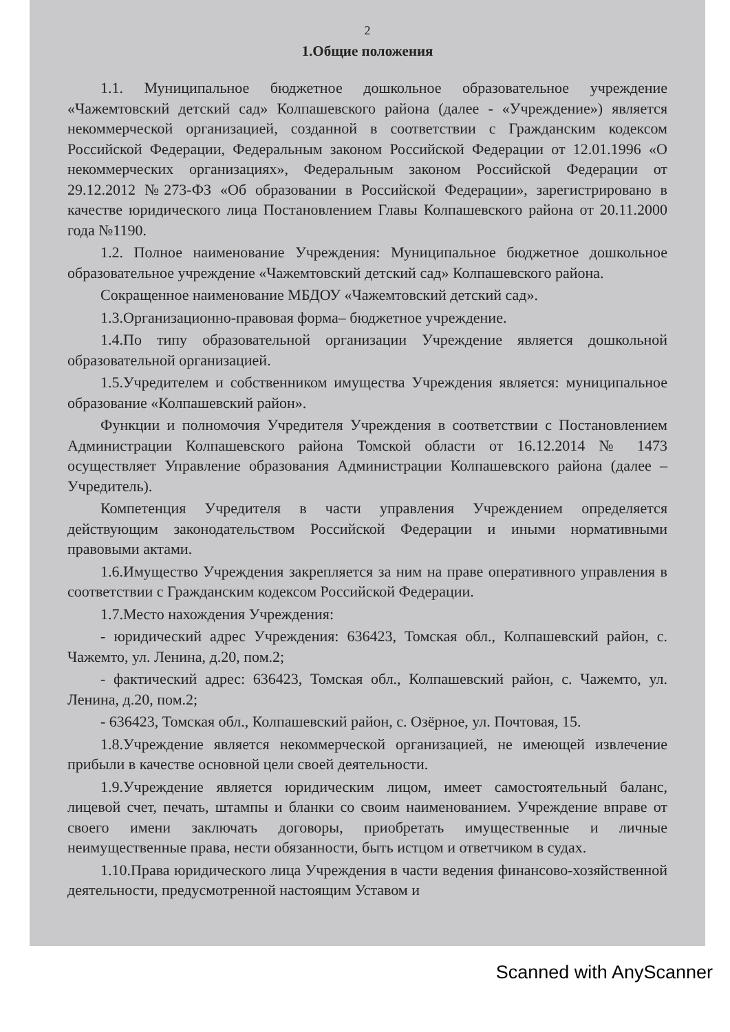2
1.Общие положения
1.1. Муниципальное бюджетное дошкольное образовательное учреждение «Чажемтовский детский сад» Колпашевского района (далее - «Учреждение») является некоммерческой организацией, созданной в соответствии с Гражданским кодексом Российской Федерации, Федеральным законом Российской Федерации от 12.01.1996 «О некоммерческих организациях», Федеральным законом Российской Федерации от 29.12.2012 №273-ФЗ «Об образовании в Российской Федерации», зарегистрировано в качестве юридического лица Постановлением Главы Колпашевского района от 20.11.2000 года №1190.
1.2. Полное наименование Учреждения: Муниципальное бюджетное дошкольное образовательное учреждение «Чажемтовский детский сад» Колпашевского района.
Сокращенное наименование МБДОУ «Чажемтовский детский сад».
1.3.Организационно-правовая форма– бюджетное учреждение.
1.4.По типу образовательной организации Учреждение является дошкольной образовательной организацией.
1.5.Учредителем и собственником имущества Учреждения является: муниципальное образование «Колпашевский район».
Функции и полномочия Учредителя Учреждения в соответствии с Постановлением Администрации Колпашевского района Томской области от 16.12.2014 № 1473 осуществляет Управление образования Администрации Колпашевского района (далее – Учредитель).
Компетенция Учредителя в части управления Учреждением определяется действующим законодательством Российской Федерации и иными нормативными правовыми актами.
1.6.Имущество Учреждения закрепляется за ним на праве оперативного управления в соответствии с Гражданским кодексом Российской Федерации.
1.7.Место нахождения Учреждения:
- юридический адрес Учреждения: 636423, Томская обл., Колпашевский район, с. Чажемто, ул. Ленина, д.20, пом.2;
- фактический адрес: 636423, Томская обл., Колпашевский район, с. Чажемто, ул. Ленина, д.20, пом.2;
- 636423, Томская обл., Колпашевский район, с. Озёрное, ул. Почтовая, 15.
1.8.Учреждение является некоммерческой организацией, не имеющей извлечение прибыли в качестве основной цели своей деятельности.
1.9.Учреждение является юридическим лицом, имеет самостоятельный баланс, лицевой счет, печать, штампы и бланки со своим наименованием. Учреждение вправе от своего имени заключать договоры, приобретать имущественные и личные неимущественные права, нести обязанности, быть истцом и ответчиком в судах.
1.10.Права юридического лица Учреждения в части ведения финансово-хозяйственной деятельности, предусмотренной настоящим Уставом и
Scanned with AnyScanner